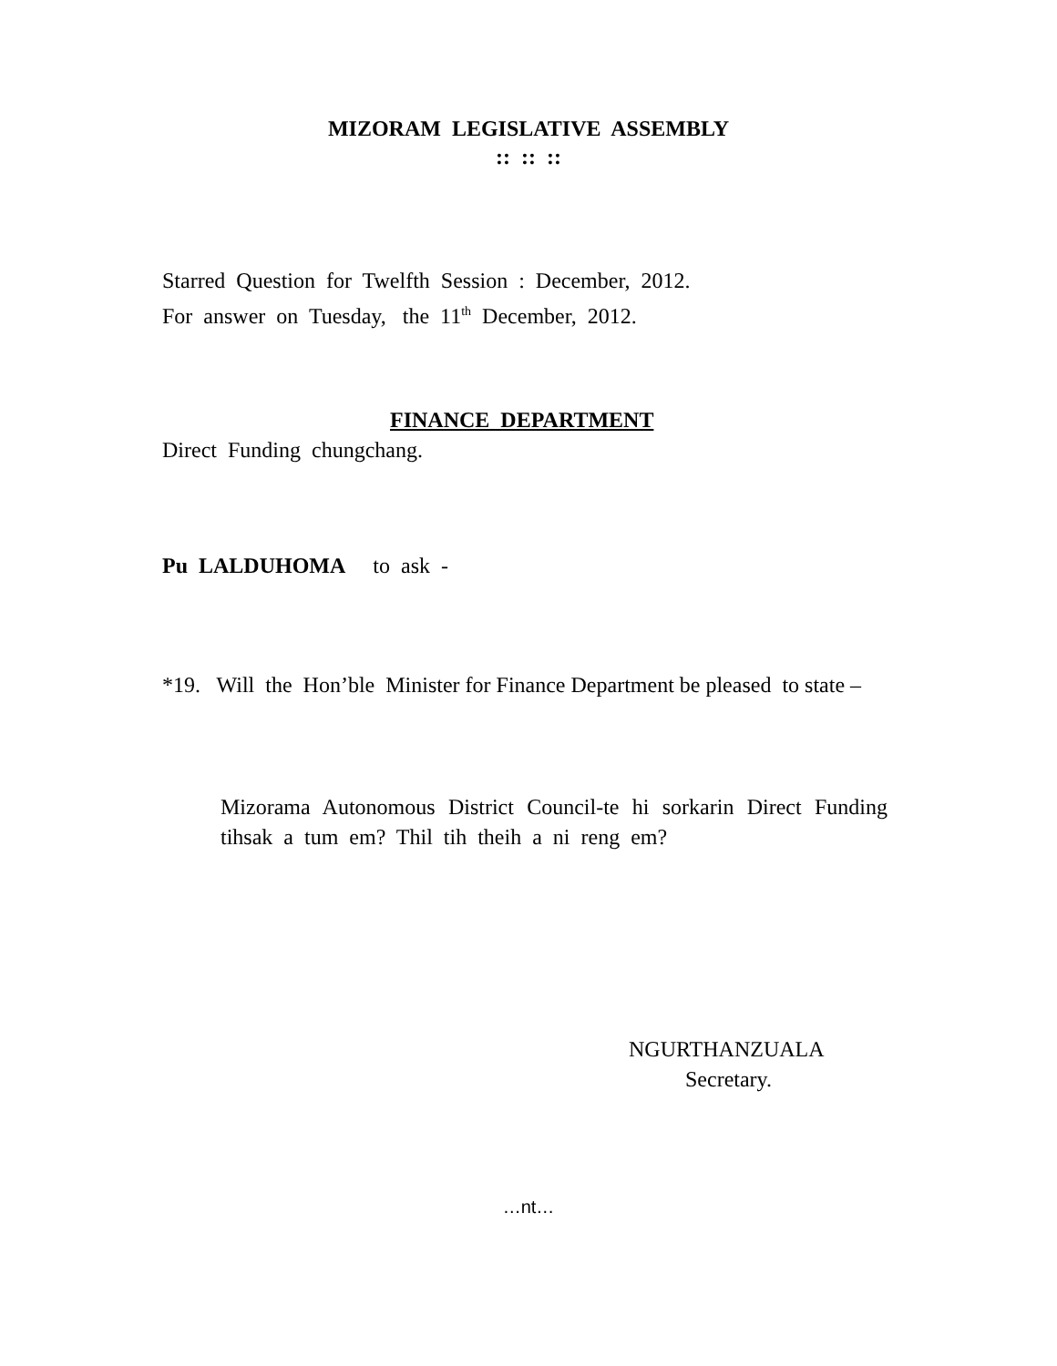MIZORAM LEGISLATIVE ASSEMBLY
:: :: ::
Starred Question for Twelfth Session : December, 2012.
For answer on Tuesday, the 11<sup>th</sup> December, 2012.
FINANCE DEPARTMENT
Direct Funding chungchang.
Pu LALDUHOMA to ask -
*19. Will the Hon’ble Minister for Finance Department be pleased to state –
Mizorama Autonomous District Council-te hi sorkarin Direct Funding tihsak a tum em? Thil tih theih a ni reng em?
NGURTHANZUALA
Secretary.
…nt…